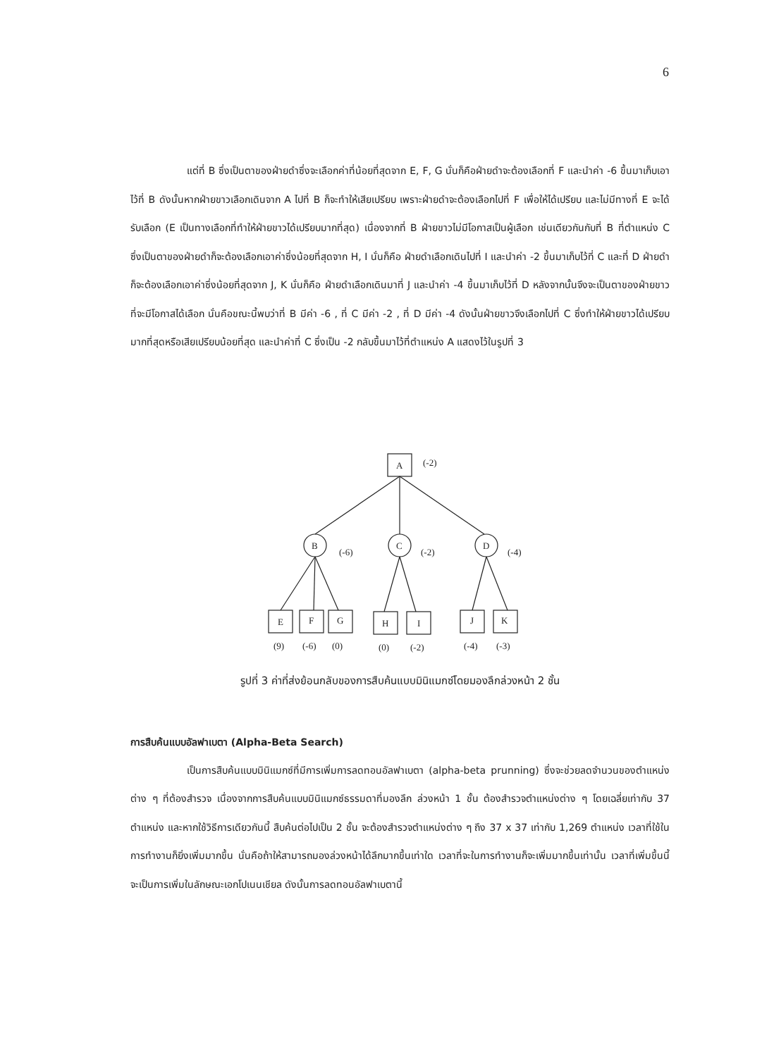6
แต่ที่ B ซึ่งเป็นตาของฝ่ายดำซึ่งจะเลือกค่าที่น้อยที่สุดจาก E, F, G นั่นก็คือฝ่ายดำจะต้องเลือกที่ F และนำค่า -6 ขึ้นมาเก็บเอาไว้ที่ B ดังนั้นหากฝ่ายขาวเลือกเดินจาก A ไปที่ B ก็จะทำให้เสียเปรียบ เพราะฝ่ายดำจะต้องเลือกไปที่ F เพื่อให้ได้เปรียบ และไม่มีทางที่ E จะได้รับเลือก (E เป็นทางเลือกที่ทำให้ฝ่ายขาวได้เปรียบมากที่สุด) เนื่องจากที่ B ฝ่ายขาวไม่มีโอกาสเป็นผู้เลือก เช่นเดียวกันกับที่ B ที่ตำแหน่ง C ซึ่งเป็นตาของฝ่ายดำก็จะต้องเลือกเอาค่าซึ่งน้อยที่สุดจาก H, I นั่นก็คือ ฝ่ายดำเลือกเดินไปที่ I และนำค่า -2 ขึ้นมาเก็บไว้ที่ C และที่ D ฝ่ายดำก็จะต้องเลือกเอาค่าซึ่งน้อยที่สุดจาก J, K นั่นก็คือ ฝ่ายดำเลือกเดินมาที่ J และนำค่า -4 ขึ้นมาเก็บไว้ที่ D หลังจากนั้นจึงจะเป็นตาของฝ่ายขาวที่จะมีโอกาสได้เลือก นั่นคือขณะนี้พบว่าที่ B มีค่า -6 , ที่ C มีค่า -2 , ที่ D มีค่า -4 ดังนั้นฝ่ายขาวจึงเลือกไปที่ C ซึ่งทำให้ฝ่ายขาวได้เปรียบมากที่สุดหรือเสียเปรียบน้อยที่สุด และนำค่าที่ C ซึ่งเป็น -2 กลับขึ้นมาไว้ที่ตำแหน่ง A แสดงไว้ในรูปที่ 3
A
(-2)
B
(-6)
C
(-2)
D
(-4)
E
F
G
H
I
J
K
(9)
(-6)
(0)
(0)
(-2)
(-4)
(-3)
รูปที่ 3 ค่าที่ส่งย้อนกลับของการสืบค้นแบบมินิแมกซ์โดยมองลึกล่วงหน้า 2 ชั้น
การสืบค้นแบบอัลฟาเบตา (Alpha-Beta Search)
เป็นการสืบค้นแบบมินิแมกซ์ที่มีการเพิ่มการลดทอนอัลฟาเบตา (alpha-beta prunning) ซึ่งจะช่วยลดจำนวนของตำแหน่งต่าง ๆ ที่ต้องสำรวจ เนื่องจากการสืบค้นแบบมินิแมกซ์ธรรมดาที่มองลึก ล่วงหน้า 1 ชั้น ต้องสำรวจตำแหน่งต่าง ๆ โดยเฉลี่ยเท่ากับ 37 ตำแหน่ง และหากใช้วิธีการเดียวกันนี้ สืบค้นต่อไปเป็น 2 ชั้น จะต้องสำรวจตำแหน่งต่าง ๆ ถึง 37 x 37 เท่ากับ 1,269 ตำแหน่ง เวลาที่ใช้ในการทำงานก็ยิ่งเพิ่มมากขึ้น นั่นคือถ้าให้สามารถมองล่วงหน้าได้ลึกมากขึ้นเท่าใด เวลาที่จะในการทำงานก็จะเพิ่มมากขึ้นเท่านั้น เวลาที่เพิ่มขึ้นนี้จะเป็นการเพิ่มในลักษณะเอกโปเนนเชียล ดังนั้นการลดทอนอัลฟาเบตานี้